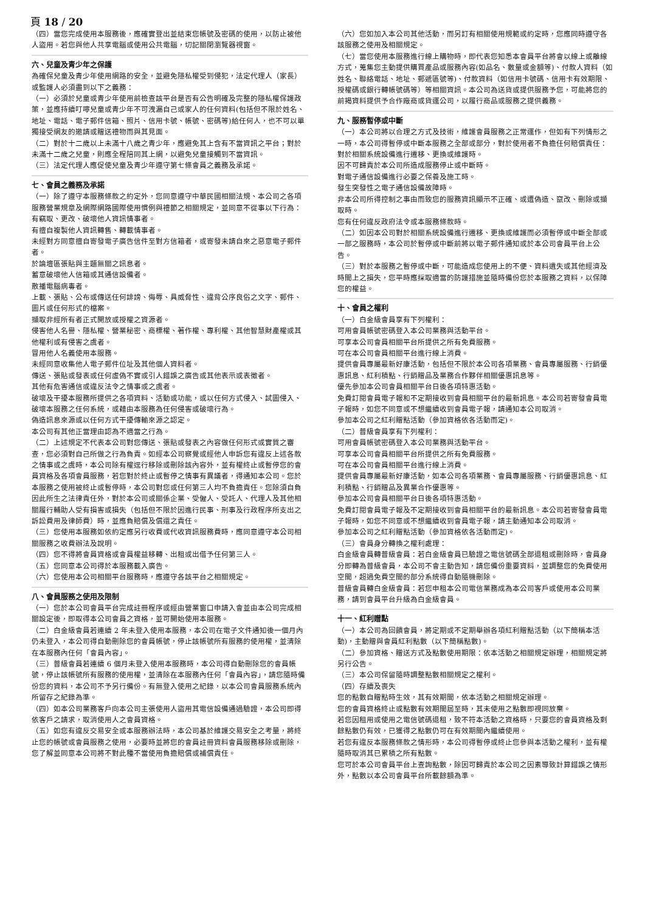頁 18 / 20
（四）當您完成使用本服務後，應確實登出並結束您帳號及密碼的使用，以防止被他人盜用。若您與他人共享電腦或使用公共電腦，切記關閉瀏覽器視窗。
六、兒童及青少年之保護
為確保兒童及青少年使用網路的安全，並避免隱私權受到侵犯，法定代理人（家長）或監護人必須盡到以下之義務：
（一）必須於兒童或青少年使用前檢查該平台是否有公告明確及完整的隱私權保護政策，並應持續叮嚀兒童或青少年不可洩漏自己或家人的任何資料(包括但不限於姓名、地址、電話、電子郵件信箱、照片、信用卡號、帳號、密碼等)給任何人，也不可以單獨接受網友的邀請或贈送禮物而與其見面。
（二）對於十二歲以上未滿十八歲之青少年，應避免其上含有不當資訊之平台；對於未滿十二歲之兒童，則應全程陪同其上網，以避免兒童接觸到不當資訊。
（三）法定代理人應促使兒童及青少年遵守第七條會員之義務及承諾。
七、會員之義務及承諾
（一）除了遵守本服務條款之約定外，您同意遵守中華民國相關法規、本公司之各項服務營業規章及網際網路國際使用慣例與禮節之相關規定，並同意不從事以下行為：
有竊取、更改、破壞他人資訊情事者。
有擅自複製他人資訊轉售、轉載情事者。
未經對方同意擅自寄發電子廣告信件至對方信箱者，或寄發未請自來之惡意電子郵件者。
於論壇區張貼與主題無關之訊息者。
蓄意破壞他人信箱或其通信設備者。
散播電腦病毒者。
上載、張貼、公布或傳送任何誹謗、侮辱、具威脅性、違背公序良俗之文字、郵件、圖片或任何形式的檔案。
擷取非經所有者正式開放或授權之資源者。
侵害他人名譽、隱私權、營業秘密、商標權、著作權、專利權、其他智慧財產權或其他權利或有侵害之虞者。
冒用他人名義使用本服務。
未經同意收集他人電子郵件位址及其他個人資料者。
傳送、張貼或發表或任何虛偽不實或引人錯誤之廣告或其他表示或表徵者。
其他有危害通信或違反法令之情事或之虞者。
破壞及干擾本服務所提供之各項資料、活動或功能，或以任何方式侵入、試圖侵入、破壞本服務之任何系統，或藉由本服務為任何侵害或破壞行為。
偽造訊息來源或以任何方式干擾傳輸來源之認定。
本公司有其他正當理由認為不適當之行為。
（二）上述規定不代表本公司對您傳送、張貼或發表之內容做任何形式或實質之審查，您必須對自己所做之行為負責。如經本公司察覺或經他人申訴您有違反上述各款之情事或之虞時，本公司除有權逕行移除或刪除該內容外，並有權終止或暫停您的會員資格及各項會員服務，若您對於終止或暫停之情事有異議者，得通知本公司。您於本服務之使用被終止或暫停時，本公司對您或任何第三人均不負擔責任。您除須自負因此所生之法律責任外，對於本公司或關係企業、受僱人、受託人、代理人及其他相關履行輔助人受有損害或損失（包括但不限於因進行民事、刑事及行政程序所支出之訴訟費用及律師費）時，並應負賠償及償還之責任。
（三）您使用本服務如依約定應另行收費或代收資訊服務費時，應同意遵守本公司相關服務之收費辦法及說明。
（四）您不得將會員資格或會員權益移轉、出租或出借予任何第三人。
（五）您同意本公司得於本服務載入廣告。
（六）您使用本公司相關平台服務時，應遵守各該平台之相關規定。
八、會員服務之使用及限制
（一）您於本公司會員平台完成註冊程序或經由營業窗口申請入會並由本公司完成相關設定後，即取得本公司會員之資格，並可開始使用本服務。
（二）白金級會員若連續 2 年未登入使用本服務，本公司在電子文件通知後一個月內仍未登入，本公司得自動刪除您的會員帳號，停止該帳號所有服務的使用權，並清除在本服務內任何「會員內容」。
（三）普級會員若連續 6 個月未登入使用本服務時，本公司得自動刪除您的會員帳號，停止該帳號所有服務的使用權，並清除在本服務內任何「會員內容」，請您隨時備份您的資料，本公司不予另行備份。有無登入使用之紀錄，以本公司會員服務系統內所留存之紀錄為準。
（四）如本公司業務客戶向本公司主張使用人盜用其電信設備通過驗證，本公司即得依客戶之請求，取消使用人之會員資格。
（五）如您有違反交易安全或本服務辦法時，本公司基於維護交易安全之考量，將終止您的帳號或會員服務之使用，必要時並將您的會員註冊資料會員服務移除或刪除，您了解並同意本公司將不對此種不當使用負擔賠償或補償責任。
（六）您如加入本公司其他活動，而另訂有相關使用規範或約定時，您應同時遵守各該服務之使用及相關規定。
（七）當您使用本服務進行線上購物時，即代表您知悉本會員平台將會以線上或離線方式，蒐集您主動提供購買產品或服務內容(如品名、數量或金額等)、付款人資料（如姓名、聯絡電話、地址、郵遞區號等)、付款資料（如信用卡號碼、信用卡有效期限、授權碼或銀行轉帳號碼等）等相關資訊。本公司為送貨或提供服務予您，可能將您的前揭資料提供予合作廠商或貨運公司，以履行商品或服務之提供義務。
九、服務暫停或中斷
（一）本公司將以合理之方式及技術，維護會員服務之正常運作，但如有下列情形之一時，本公司得暫停或中斷本服務之全部或部分，對於使用者不負擔任何賠償責任：
對於相關系統設備進行遷移、更換或維護時。
因不可歸責於本公司所造成服務停止或中斷時。
對電子通信設備進行必要之保養及施工時。
發生突發性之電子通信設備故障時。
非本公司所得控制之事由而致您的服務資訊顯示不正確、或遭偽造、竄改、刪除或擷取時。
您有任何違反政府法令或本服務條款時。
（二）如因本公司對於相關系統設備進行遷移、更換或維護而必須暫停或中斷全部或一部之服務時，本公司於暫停或中斷前將以電子郵件通知或於本公司會員平台上公告。
（三）對於本服務之暫停或中斷，可能造成您使用上的不便、資料遺失或其他經濟及時間上之損失，您平時應採取適當的防護措施並隨時備份您於本服務之資料，以保障您的權益。
十、會員之權利
（一）白金級會員享有下列權利：
可用會員帳號密碼登入本公司業務與活動平台。
可享本公司會員相關平台所提供之所有免費服務。
可在本公司會員相關平台進行線上消費。
提供會員專屬最新好康活動，包括但不限於本公司各項業務、會員專屬服務、行銷優惠訊息、紅利積點、行銷贈品及業務合作夥伴相關優惠訊息等。
優先參加本公司會員相關平台日後各項特惠活動。
免費訂閱會員電子報和不定期接收到會員相關平台的最新訊息。本公司若寄發會員電子報時，如您不同意或不想繼續收到會員電子報，請通知本公司取消。
參加本公司之紅利贈點活動（參加資格依各活動而定)。
（二）普級會員享有下列權利：
可用會員帳號密碼登入本公司業務與活動平台。
可享本公司會員相關平台所提供之所有免費服務。
可在本公司會員相關平台進行線上消費。
提供會員專屬最新好康活動，如本公司各項業務、會員專屬服務、行銷優惠訊息、紅利積點、行銷贈品及異業合作優惠等。
參加本公司會員相關平台日後各項特惠活動。
免費訂閱會員電子報及不定期接收到會員相關平台的最新訊息。本公司若寄發會員電子報時，如您不同意或不想繼續收到會員電子報，請主動通知本公司取消。
參加本公司之紅利贈點活動（參加資格依各活動而定)。
（三）會員身分轉換之權利處理：
白金級會員轉普級會員：若白金級會員已驗證之電信號碼全部退租或刪除時，會員身分即轉為普級會員，本公司不會主動告知，請您備份重要資料，並調整您的免費使用空間，超過免費空間的部分系統得自動隨機刪除。
普級會員轉白金級會員：若您申租本公司電信業務成為本公司客戶或使用本公司業務，請到會員平台升級為白金級會員。
十一、紅利贈點
（一）本公司為回饋會員，將定期或不定期舉辦各項紅利贈點活動（以下簡稱本活動)，主動贈與會員紅利點數（以下簡稱點數)。
（二）參加資格、贈送方式及點數使用期限：依本活動之相關規定辦理，相關規定將另行公告。
（三）本公司保留隨時調整點數相關規定之權利。
（四）存續及喪失
您的點數自贈點時生效，其有效期間，依本活動之相關規定辦理。
您的會員資格終止或點數有效期間屆至時，其未使用之點數即視同放棄。
若您因租用或使用之電信號碼退租，致不符本活動之資格時，只要您的會員資格及剩餘點數仍有效，已獲得之點數仍可在有效期間內繼續使用。
若您有違反本服務條款之情形時，本公司得暫停或終止您參與本活動之權利，並有權隨時取消其已累積之所有點數。
您可於本公司會員平台上查詢點數，除因可歸責於本公司之因素導致計算錯誤之情形外，點數以本公司會員平台所載餘額為準。